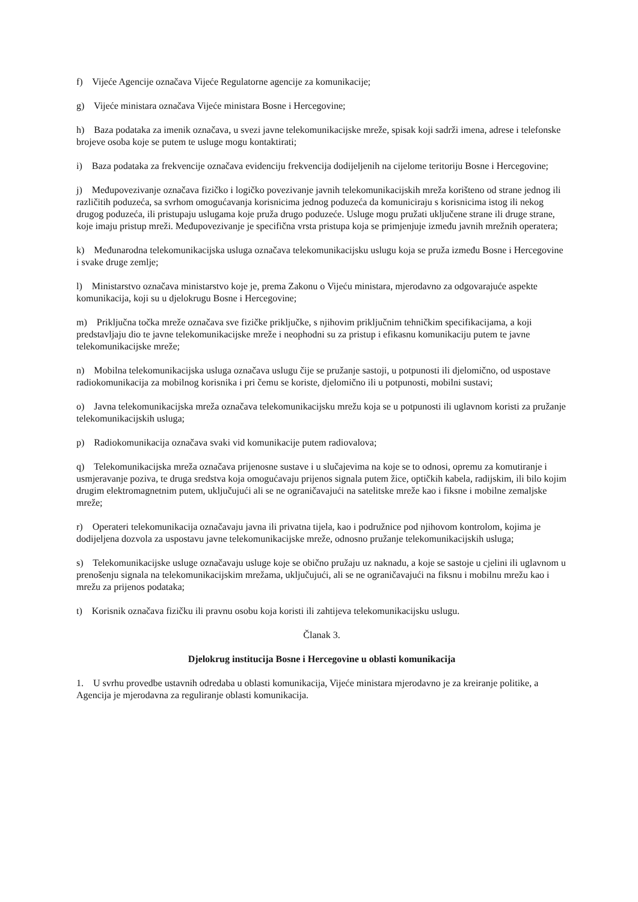f) Vijeće Agencije označava Vijeće Regulatorne agencije za komunikacije;
g) Vijeće ministara označava Vijeće ministara Bosne i Hercegovine;
h) Baza podataka za imenik označava, u svezi javne telekomunikacijske mreže, spisak koji sadrži imena, adrese i telefonske brojeve osoba koje se putem te usluge mogu kontaktirati;
i) Baza podataka za frekvencije označava evidenciju frekvencija dodijeljenih na cijelome teritoriju Bosne i Hercegovine;
j) Međupovezivanje označava fizičko i logičko povezivanje javnih telekomunikacijskih mreža korišteno od strane jednog ili različitih poduzeća, sa svrhom omogućavanja korisnicima jednog poduzeća da komuniciraju s korisnicima istog ili nekog drugog poduzeća, ili pristupaju uslugama koje pruža drugo poduzeće. Usluge mogu pružati uključene strane ili druge strane, koje imaju pristup mreži. Međupovezivanje je specifična vrsta pristupa koja se primjenjuje između javnih mrežnih operatera;
k) Međunarodna telekomunikacijska usluga označava telekomunikacijsku uslugu koja se pruža između Bosne i Hercegovine i svake druge zemlje;
l) Ministarstvo označava ministarstvo koje je, prema Zakonu o Vijeću ministara, mjerodavno za odgovarajuće aspekte komunikacija, koji su u djelokrugu Bosne i Hercegovine;
m) Priključna točka mreže označava sve fizičke priključke, s njihovim priključnim tehničkim specifikacijama, a koji predstavljaju dio te javne telekomunikacijske mreže i neophodni su za pristup i efikasnu komunikaciju putem te javne telekomunikacijske mreže;
n) Mobilna telekomunikacijska usluga označava uslugu čije se pružanje sastoji, u potpunosti ili djelomično, od uspostave radiokomunikacija za mobilnog korisnika i pri čemu se koriste, djelomično ili u potpunosti, mobilni sustavi;
o) Javna telekomunikacijska mreža označava telekomunikacijsku mrežu koja se u potpunosti ili uglavnom koristi za pružanje telekomunikacijskih usluga;
p) Radiokomunikacija označava svaki vid komunikacije putem radiovalova;
q) Telekomunikacijska mreža označava prijenosne sustave i u slučajevima na koje se to odnosi, opremu za komutiranje i usmjeravanje poziva, te druga sredstva koja omogućavaju prijenos signala putem žice, optičkih kabela, radijskim, ili bilo kojim drugim elektromagnetnim putem, uključujući ali se ne ograničavajući na satelitske mreže kao i fiksne i mobilne zemaljske mreže;
r) Operateri telekomunikacija označavaju javna ili privatna tijela, kao i podružnice pod njihovom kontrolom, kojima je dodijeljena dozvola za uspostavu javne telekomunikacijske mreže, odnosno pružanje telekomunikacijskih usluga;
s) Telekomunikacijske usluge označavaju usluge koje se obično pružaju uz naknadu, a koje se sastoje u cjelini ili uglavnom u prenošenju signala na telekomunikacijskim mrežama, uključujući, ali se ne ograničavajući na fiksnu i mobilnu mrežu kao i mrežu za prijenos podataka;
t) Korisnik označava fizičku ili pravnu osobu koja koristi ili zahtijeva telekomunikacijsku uslugu.
Članak 3.
Djelokrug institucija Bosne i Hercegovine u oblasti komunikacija
1. U svrhu provedbe ustavnih odredaba u oblasti komunikacija, Vijeće ministara mjerodavno je za kreiranje politike, a Agencija je mjerodavna za reguliranje oblasti komunikacija.